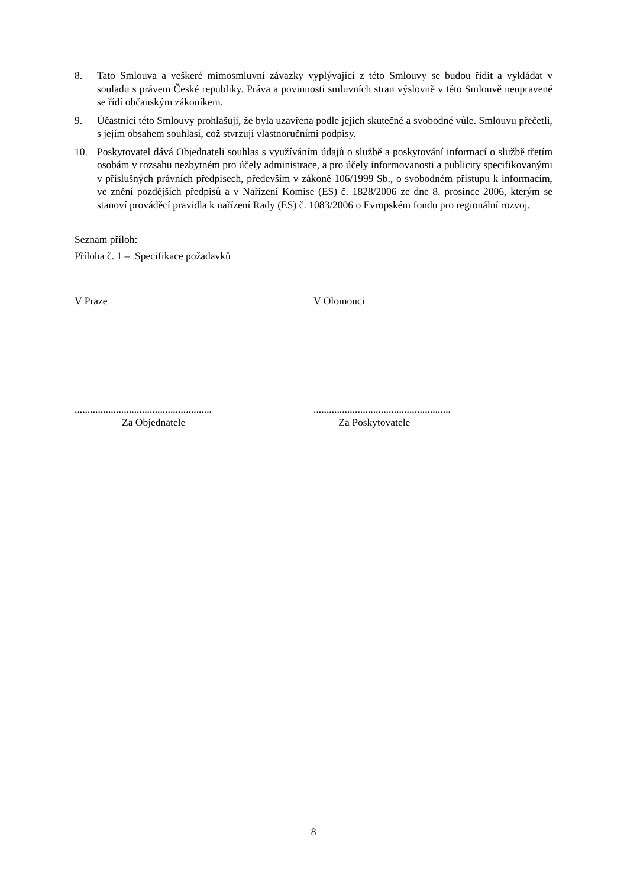8. Tato Smlouva a veškeré mimosmluvní závazky vyplývající z této Smlouvy se budou řídit a vykládat v souladu s právem České republiky. Práva a povinnosti smluvních stran výslovně v této Smlouvě neupravené se řídí občanským zákoníkem.
9. Účastníci této Smlouvy prohlašují, že byla uzavřena podle jejich skutečné a svobodné vůle. Smlouvu přečetli, s jejím obsahem souhlasí, což stvrzují vlastnoručními podpisy.
10. Poskytovatel dává Objednateli souhlas s využíváním údajů o službě a poskytování informací o službě třetím osobám v rozsahu nezbytném pro účely administrace, a pro účely informovanosti a publicity specifikovanými v příslušných právních předpisech, především v zákoně 106/1999 Sb., o svobodném přístupu k informacím, ve znění pozdějších předpisů a v Nařízení Komise (ES) č. 1828/2006 ze dne 8. prosince 2006, kterým se stanoví prováděcí pravidla k nařízení Rady (ES) č. 1083/2006 o Evropském fondu pro regionální rozvoj.
Seznam příloh:
Příloha č. 1 – Specifikace požadavků
V Praze V Olomouci
.....................................................
.....................................................
Za Objednatele Za Poskytovatele
8